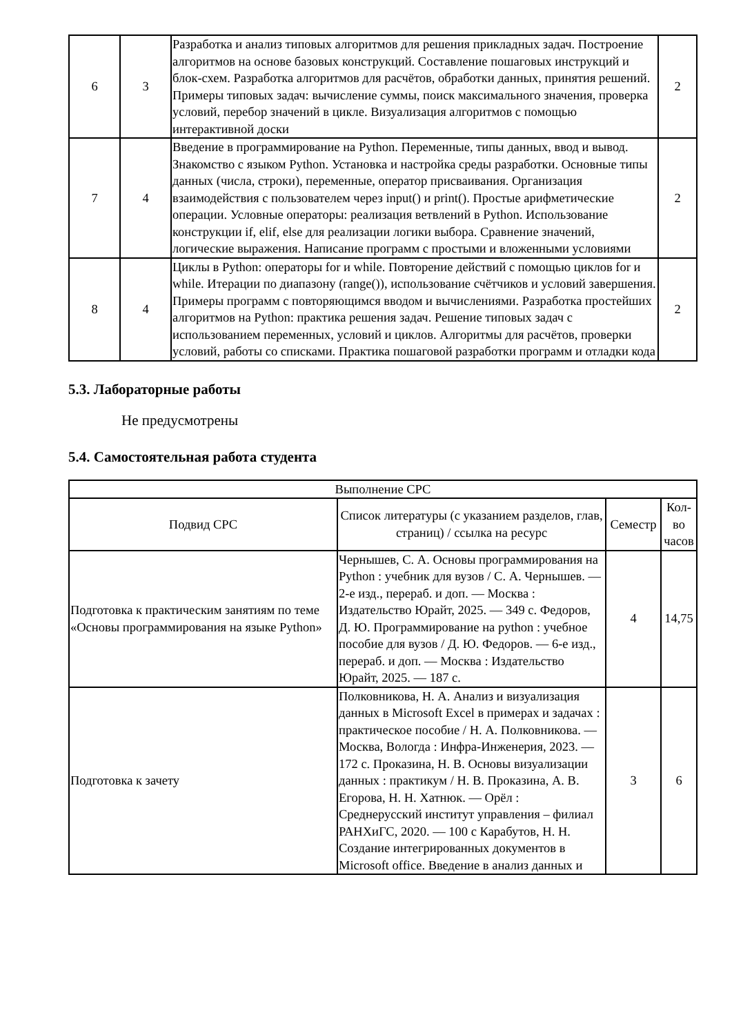| 6 | 3 | Разработка и анализ типовых алгоритмов для решения прикладных задач. Построение алгоритмов на основе базовых конструкций. Составление пошаговых инструкций и блок-схем. Разработка алгоритмов для расчётов, обработки данных, принятия решений. Примеры типовых задач: вычисление суммы, поиск максимального значения, проверка условий, перебор значений в цикле. Визуализация алгоритмов с помощью интерактивной доски | 2 |
| 7 | 4 | Введение в программирование на Python. Переменные, типы данных, ввод и вывод. Знакомство с языком Python. Установка и настройка среды разработки. Основные типы данных (числа, строки), переменные, оператор присваивания. Организация взаимодействия с пользователем через input() и print(). Простые арифметические операции. Условные операторы: реализация ветвлений в Python. Использование конструкции if, elif, else для реализации логики выбора. Сравнение значений, логические выражения. Написание программ с простыми и вложенными условиями | 2 |
| 8 | 4 | Циклы в Python: операторы for и while. Повторение действий с помощью циклов for и while. Итерации по диапазону (range()), использование счётчиков и условий завершения. Примеры программ с повторяющимся вводом и вычислениями. Разработка простейших алгоритмов на Python: практика решения задач. Решение типовых задач с использованием переменных, условий и циклов. Алгоритмы для расчётов, проверки условий, работы со списками. Практика пошаговой разработки программ и отладки кода | 2 |
5.3. Лабораторные работы
Не предусмотрены
5.4. Самостоятельная работа студента
| Выполнение СРС | | | |
| --- | --- | --- | --- |
| Подвид СРС | Список литературы (с указанием разделов, глав, страниц) / ссылка на ресурс | Семестр | Кол-во часов |
| Подготовка к практическим занятиям по теме «Основы программирования на языке Python» | Чернышев, С. А. Основы программирования на Python : учебник для вузов / С. А. Чернышев. — 2-е изд., перераб. и доп. — Москва : Издательство Юрайт, 2025. — 349 с. Федоров, Д. Ю. Программирование на python : учебное пособие для вузов / Д. Ю. Федоров. — 6-е изд., перераб. и доп. — Москва : Издательство Юрайт, 2025. — 187 с. | 4 | 14,75 |
| Подготовка к зачету | Полковникова, Н. А. Анализ и визуализация данных в Microsoft Excel в примерах и задачах : практическое пособие / Н. А. Полковникова. — Москва, Вологда : Инфра-Инженерия, 2023. — 172 с. Проказина, Н. В. Основы визуализации данных : практикум / Н. В. Проказина, А. В. Егорова, Н. Н. Хатнюк. — Орёл : Среднерусский институт управления – филиал РАНХиГС, 2020. — 100 с Карабутов, Н. Н. Создание интегрированных документов в Microsoft office. Введение в анализ данных и | 3 | 6 |